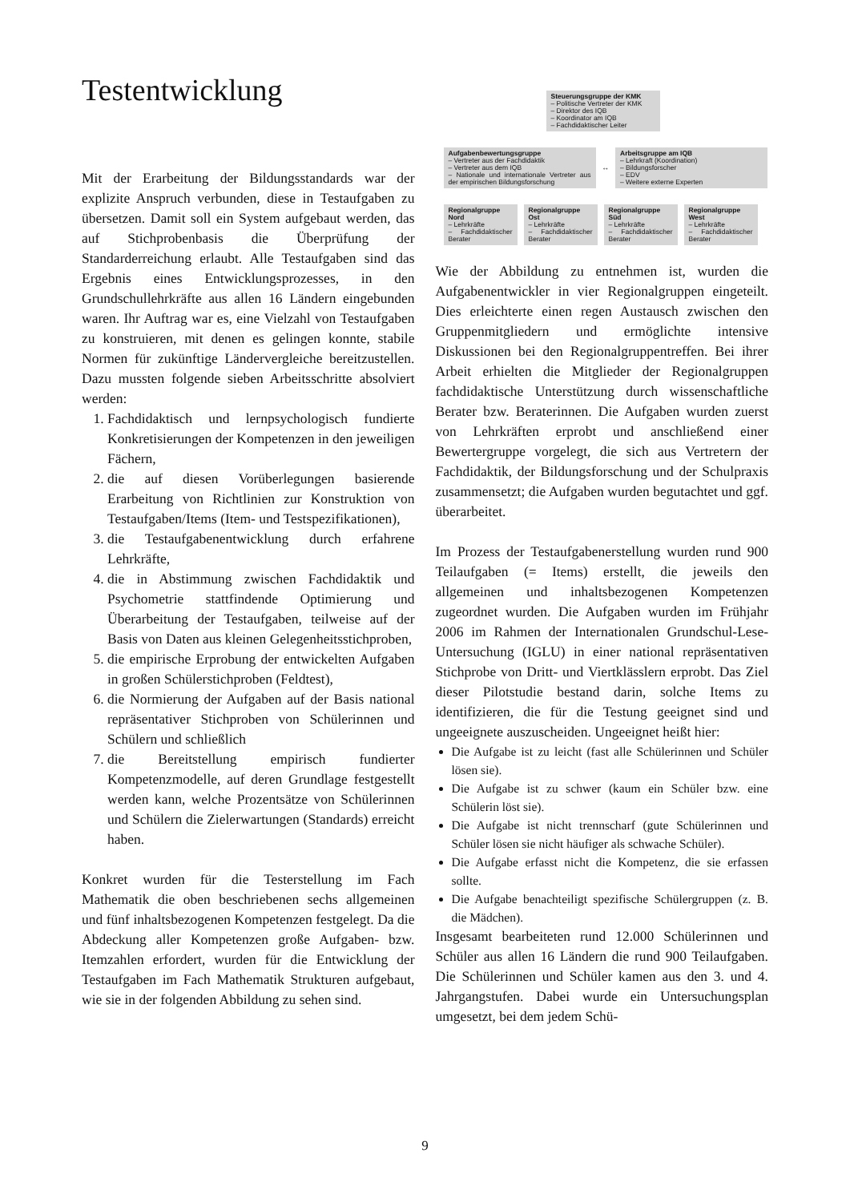Testentwicklung
Mit der Erarbeitung der Bildungsstandards war der explizite Anspruch verbunden, diese in Testaufgaben zu übersetzen. Damit soll ein System aufgebaut werden, das auf Stichprobenbasis die Überprüfung der Standarderreichung erlaubt. Alle Testaufgaben sind das Ergebnis eines Entwicklungsprozesses, in den Grundschullehrkräfte aus allen 16 Ländern eingebunden waren. Ihr Auftrag war es, eine Vielzahl von Testaufgaben zu konstruieren, mit denen es gelingen konnte, stabile Normen für zukünftige Ländervergleiche bereitzustellen. Dazu mussten folgende sieben Arbeitsschritte absolviert werden:
1. Fachdidaktisch und lernpsychologisch fundierte Konkretisierungen der Kompetenzen in den jeweiligen Fächern,
2. die auf diesen Vorüberlegungen basierende Erarbeitung von Richtlinien zur Konstruktion von Testaufgaben/Items (Item- und Testspezifikationen),
3. die Testaufgabenentwicklung durch erfahrene Lehrkräfte,
4. die in Abstimmung zwischen Fachdidaktik und Psychometrie stattfindende Optimierung und Überarbeitung der Testaufgaben, teilweise auf der Basis von Daten aus kleinen Gelegenheitsstichproben,
5. die empirische Erprobung der entwickelten Aufgaben in großen Schülerstichproben (Feldtest),
6. die Normierung der Aufgaben auf der Basis national repräsentativer Stichproben von Schülerinnen und Schülern und schließlich
7. die Bereitstellung empirisch fundierter Kompetenzmodelle, auf deren Grundlage festgestellt werden kann, welche Prozentsätze von Schülerinnen und Schülern die Zielerwartungen (Standards) erreicht haben.
Konkret wurden für die Testerstellung im Fach Mathematik die oben beschriebenen sechs allgemeinen und fünf inhaltsbezogenen Kompetenzen festgelegt. Da die Abdeckung aller Kompetenzen große Aufgaben- bzw. Itemzahlen erfordert, wurden für die Entwicklung der Testaufgaben im Fach Mathematik Strukturen aufgebaut, wie sie in der folgenden Abbildung zu sehen sind.
Steuerungsgruppe der KMK
– Politische Vertreter der KMK
– Direktor des IQB
– Koordinator am IQB
– Fachdidaktischer Leiter
Aufgabenbewertungsgruppe
– Vertreter aus der Fachdidaktik
– Vertreter aus dem IQB
– Nationale und internationale Vertreter aus der empirischen Bildungsforschung
↔
Arbeitsgruppe am IQB
– Lehrkraft (Koordination)
– Bildungsforscher
– EDV
– Weitere externe Experten
Regionalgruppe Nord
– Lehrkräfte
– Fachdidaktischer Berater
Regionalgruppe Ost
– Lehrkräfte
– Fachdidaktischer Berater
Regionalgruppe Süd
– Lehrkräfte
– Fachdidaktischer Berater
Regionalgruppe West
– Lehrkräfte
– Fachdidaktischer Berater
Wie der Abbildung zu entnehmen ist, wurden die Aufgabenentwickler in vier Regionalgruppen eingeteilt. Dies erleichterte einen regen Austausch zwischen den Gruppenmitgliedern und ermöglichte intensive Diskussionen bei den Regionalgruppentreffen. Bei ihrer Arbeit erhielten die Mitglieder der Regionalgruppen fachdidaktische Unterstützung durch wissenschaftliche Berater bzw. Beraterinnen. Die Aufgaben wurden zuerst von Lehrkräften erprobt und anschließend einer Bewertergruppe vorgelegt, die sich aus Vertretern der Fachdidaktik, der Bildungsforschung und der Schulpraxis zusammensetzt; die Aufgaben wurden begutachtet und ggf. überarbeitet.
Im Prozess der Testaufgabenerstellung wurden rund 900 Teilaufgaben (= Items) erstellt, die jeweils den allgemeinen und inhaltsbezogenen Kompetenzen zugeordnet wurden. Die Aufgaben wurden im Frühjahr 2006 im Rahmen der Internationalen Grundschul-Lese-Untersuchung (IGLU) in einer national repräsentativen Stichprobe von Dritt- und Viertklässlern erprobt. Das Ziel dieser Pilotstudie bestand darin, solche Items zu identifizieren, die für die Testung geeignet sind und ungeeignete auszuscheiden. Ungeeignet heißt hier:
Die Aufgabe ist zu leicht (fast alle Schülerinnen und Schüler lösen sie).
Die Aufgabe ist zu schwer (kaum ein Schüler bzw. eine Schülerin löst sie).
Die Aufgabe ist nicht trennscharf (gute Schülerinnen und Schüler lösen sie nicht häufiger als schwache Schüler).
Die Aufgabe erfasst nicht die Kompetenz, die sie erfassen sollte.
Die Aufgabe benachteiligt spezifische Schülergruppen (z. B. die Mädchen).
Insgesamt bearbeiteten rund 12.000 Schülerinnen und Schüler aus allen 16 Ländern die rund 900 Teilaufgaben. Die Schülerinnen und Schüler kamen aus den 3. und 4. Jahrgangstufen. Dabei wurde ein Untersuchungsplan umgesetzt, bei dem jedem Schü-
9